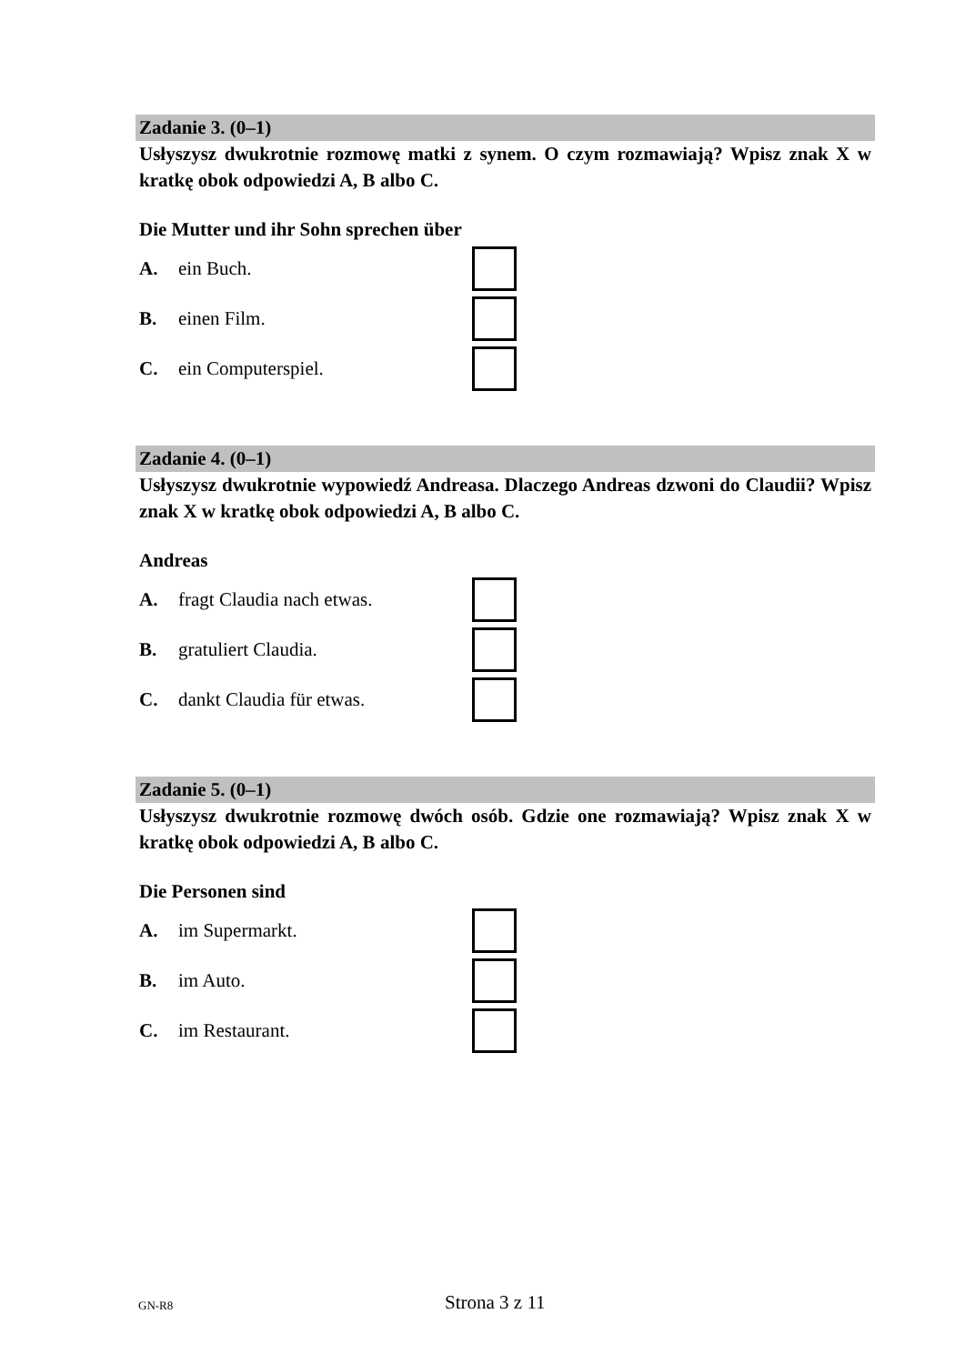Zadanie 3. (0–1)
Usłyszysz dwukrotnie rozmowę matki z synem. O czym rozmawiają? Wpisz znak X w kratkę obok odpowiedzi A, B albo C.
Die Mutter und ihr Sohn sprechen über
A. ein Buch.
B. einen Film.
C. ein Computerspiel.
Zadanie 4. (0–1)
Usłyszysz dwukrotnie wypowiedź Andreasa. Dlaczego Andreas dzwoni do Claudii? Wpisz znak X w kratkę obok odpowiedzi A, B albo C.
Andreas
A. fragt Claudia nach etwas.
B. gratuliert Claudia.
C. dankt Claudia für etwas.
Zadanie 5. (0–1)
Usłyszysz dwukrotnie rozmowę dwóch osób. Gdzie one rozmawiają? Wpisz znak X w kratkę obok odpowiedzi A, B albo C.
Die Personen sind
A. im Supermarkt.
B. im Auto.
C. im Restaurant.
GN-R8
Strona 3 z 11